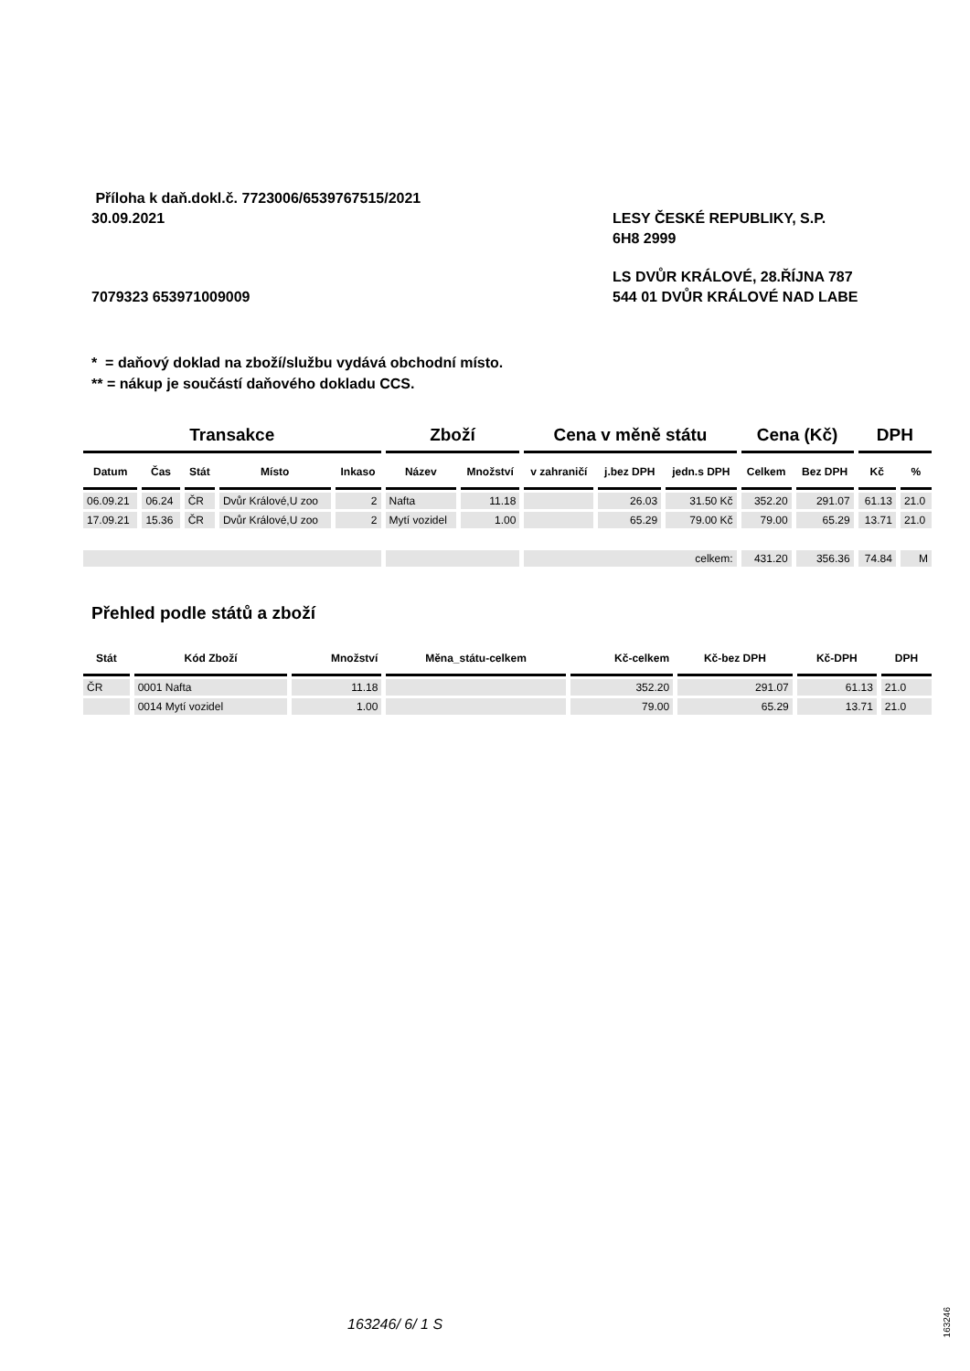Příloha k daň.dokl.č. 7723006/6539767515/2021
30.09.2021 LESY ČESKÉ REPUBLIKY, S.P.
6H8 2999
7079323 653971009009 LS DVŮR KRÁLOVÉ, 28.ŘÍJNA 787
544 01 DVŮR KRÁLOVÉ NAD LABE
* = daňový doklad na zboží/službu vydává obchodní místo.
** = nákup je součástí daňového dokladu CCS.
| Transakce | | | | | Zboží | | Cena v měně státu | | | Cena (Kč) | | DPH | |
| --- | --- | --- | --- | --- | --- | --- | --- | --- | --- | --- | --- | --- | --- |
| Datum | Čas | Stát | Místo | Inkaso | Název | Množství | v zahraničí | j.bez DPH | jedn.s DPH | Celkem | Bez DPH | Kč | % |
| 06.09.21 | 06.24 | ČR | Dvůr Králové,U zoo | 2 | Nafta | 11.18 | | 26.03 | 31.50 Kč | 352.20 | 291.07 | 61.13 | 21.0 |
| 17.09.21 | 15.36 | ČR | Dvůr Králové,U zoo | 2 | Mytí vozidel | 1.00 | | 65.29 | 79.00 Kč | 79.00 | 65.29 | 13.71 | 21.0 |
| | | | | | | | celkem: | | | 431.20 | 356.36 | 74.84 | M |
Přehled podle států a zboží
| Stát | Kód Zboží | Množství | Měna_státu-celkem | Kč-celkem | Kč-bez DPH | Kč-DPH | DPH |
| --- | --- | --- | --- | --- | --- | --- | --- |
| ČR | 0001 Nafta | 11.18 | | 352.20 | 291.07 | 61.13 | 21.0 |
| | 0014 Mytí vozidel | 1.00 | | 79.00 | 65.29 | 13.71 | 21.0 |
163246/ 6/ 1 S
163246